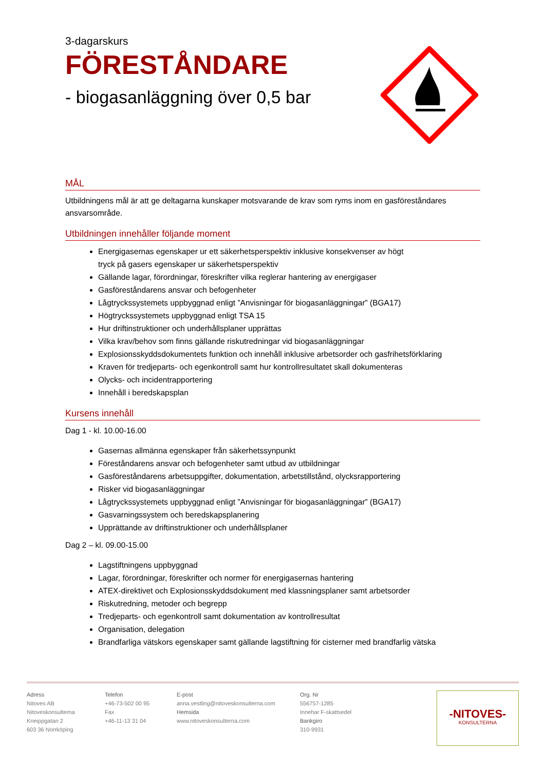3-dagarskurs
FÖRESTÅNDARE
- biogasanläggning över 0,5 bar
MÅL
Utbildningens mål är att ge deltagarna kunskaper motsvarande de krav som ryms inom en gasföreståndares ansvarsområde.
Utbildningen innehåller följande moment
Energigasernas egenskaper ur ett säkerhetsperspektiv inklusive konsekvenser av högt
tryck på gasers egenskaper ur säkerhetsperspektiv
Gällande lagar, förordningar, föreskrifter vilka reglerar hantering av energigaser
Gasföreståndarens ansvar och befogenheter
Lågtryckssystemets uppbyggnad enligt ”Anvisningar för biogasanläggningar” (BGA17)
Högtryckssystemets uppbyggnad enligt TSA 15
Hur driftinstruktioner och underhållsplaner upprättas
Vilka krav/behov som finns gällande riskutredningar vid biogasanläggningar
Explosionsskyddsdokumentets funktion och innehåll inklusive arbetsorder och gasfrihetsförklaring
Kraven för tredjeparts- och egenkontroll samt hur kontrollresultatet skall dokumenteras
Olycks- och incidentrapportering
Innehåll i beredskapsplan
Kursens innehåll
Dag 1 - kl. 10.00-16.00
Gasernas allmänna egenskaper från säkerhetssynpunkt
Föreståndarens ansvar och befogenheter samt utbud av utbildningar
Gasföreståndarens arbetsuppgifter, dokumentation, arbetstillstånd, olycksrapportering
Risker vid biogasanläggningar
Lågtryckssystemets uppbyggnad enligt ”Anvisningar för biogasanläggningar” (BGA17)
Gasvarningssystem och beredskapsplanering
Upprättande av driftinstruktioner och underhållsplaner
Dag 2 – kl. 09.00-15.00
Lagstiftningens uppbyggnad
Lagar, förordningar, föreskrifter och normer för energigasernas hantering
ATEX-direktivet och Explosionsskyddsdokument med klassningsplaner samt arbetsorder
Riskutredning, metoder och begrepp
Tredjeparts- och egenkontroll samt dokumentation av kontrollresultat
Organisation, delegation
Brandfarliga vätskors egenskaper samt gällande lagstiftning för cisterner med brandfarlig vätska
Adress
Nitoves AB
Nitoveskonsulterna
Kneippgatan 2
603 36 Norrköping
Telefon
+46-73-502 00 95
Fax
+46-11-13 31 04
E-post
anna.vestling@nitoveskonsulterna.com
Hemsida
www.nitoveskonsulterna.com
Org. Nr
556757-1285
Innehar F-skattsedel
Bankgiro
310-9931
-NITOVES-
KONSULTERNA